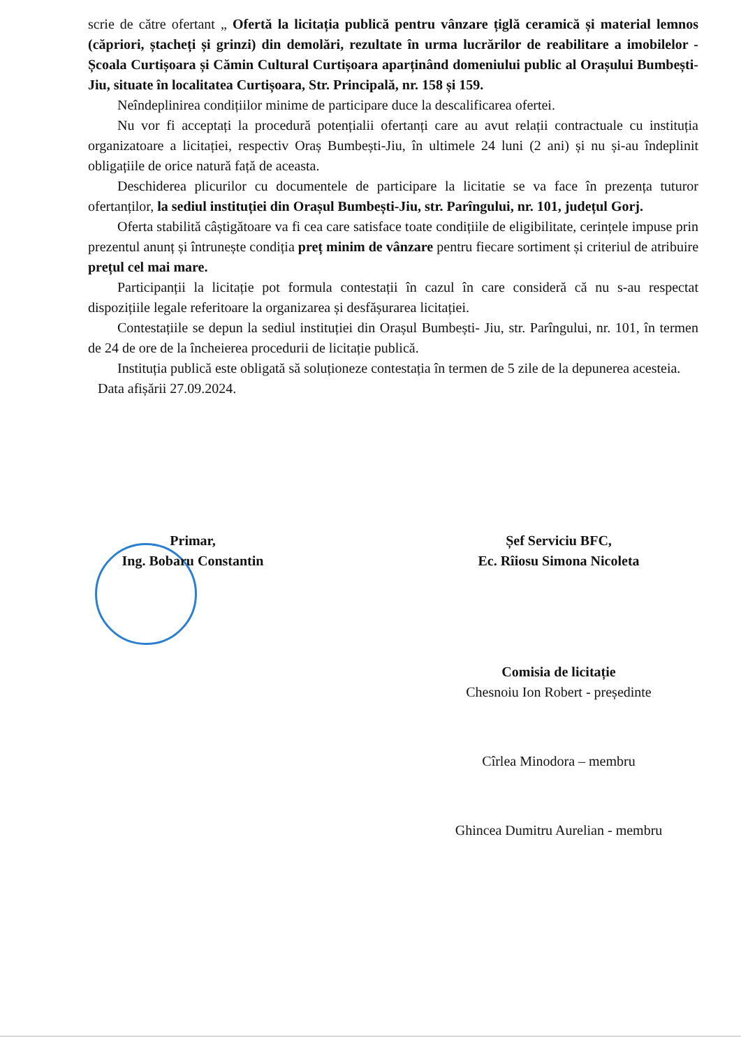scrie de către ofertant „ Ofertă la licitația publică pentru vânzare țiglă ceramică și material lemnos (căpriori, ștacheți și grinzi) din demolări, rezultate în urma lucrărilor de reabilitare a imobilelor - Școala Curtișoara și Cămin Cultural Curtișoara aparținând domeniului public al Orașului Bumbești-Jiu, situate în localitatea Curtișoara, Str. Principală, nr. 158 și 159.
Neîndeplinirea condițiilor minime de participare duce la descalificarea ofertei.
Nu vor fi acceptați la procedură potențialii ofertanți care au avut relații contractuale cu instituția organizatoare a licitației, respectiv Oraș Bumbești-Jiu, în ultimele 24 luni (2 ani) și nu și-au îndeplinit obligațiile de orice natură față de aceasta.
Deschiderea plicurilor cu documentele de participare la licitatie se va face în prezența tuturor ofertanților, la sediul instituției din Orașul Bumbești-Jiu, str. Parîngului, nr. 101, județul Gorj.
Oferta stabilită câștigătoare va fi cea care satisface toate condițiile de eligibilitate, cerințele impuse prin prezentul anunț și întrunește condiția preț minim de vânzare pentru fiecare sortiment și criteriul de atribuire prețul cel mai mare.
Participanții la licitație pot formula contestații în cazul în care consideră că nu s-au respectat dispozițiile legale referitoare la organizarea și desfășurarea licitației.
Contestațiile se depun la sediul instituției din Orașul Bumbești- Jiu, str. Parîngului, nr. 101, în termen de 24 de ore de la încheierea procedurii de licitație publică.
Instituția publică este obligată să soluționeze contestația în termen de 5 zile de la depunerea acesteia.
Data afișării 27.09.2024.
Primar,
Ing. Bobaru Constantin
Șef Serviciu BFC,
Ec. Rîiosu Simona Nicoleta
Comisia de licitație
Chesnoiu Ion Robert - președinte
Cîrlea Minodora – membru
Ghincea Dumitru Aurelian - membru